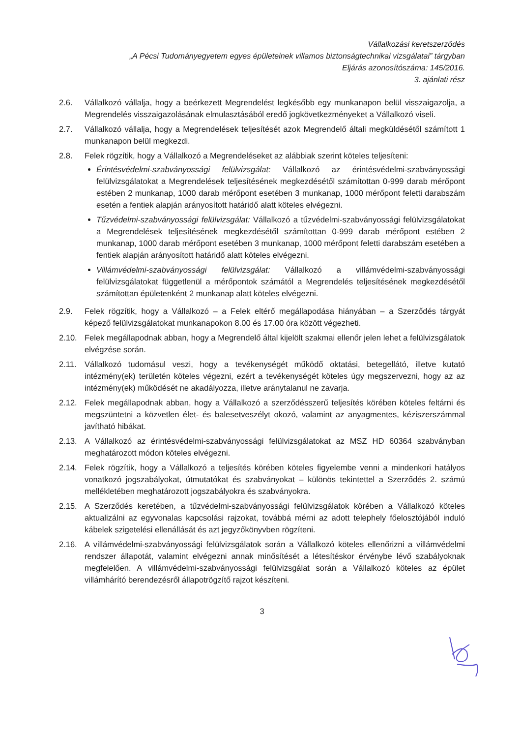Vállalkozási keretszerződés
„A Pécsi Tudományegyetem egyes épületeinek villamos biztonságtechnikai vizsgálatai” tárgyban
Eljárás azonosítószáma: 145/2016.
3. ajánlati rész
2.6. Vállalkozó vállalja, hogy a beérkezett Megrendelést legkésőbb egy munkanapon belül visszaigazolja, a Megrendelés visszaigazolásának elmulasztásából eredő jogkövetkezményeket a Vállalkozó viseli.
2.7. Vállalkozó vállalja, hogy a Megrendelések teljesítését azok Megrendelő általi megküldésétől számított 1 munkanapon belül megkezdi.
2.8. Felek rögzítik, hogy a Vállalkozó a Megrendeléseket az alábbiak szerint köteles teljesíteni:
Érintésvédelmi-szabványossági felülvizsgálat: Vállalkozó az érintésvédelmi-szabványossági felülvizsgálatokat a Megrendelések teljesítésének megkezdésétől számítottan 0-999 darab mérőpont estében 2 munkanap, 1000 darab mérőpont esetében 3 munkanap, 1000 mérőpont feletti darabszám esetén a fentiek alapján arányosított határidő alatt köteles elvégezni.
Tűzvédelmi-szabványossági felülvizsgálat: Vállalkozó a tűzvédelmi-szabványossági felülvizsgálatokat a Megrendelések teljesítésének megkezdésétől számítottan 0-999 darab mérőpont estében 2 munkanap, 1000 darab mérőpont esetében 3 munkanap, 1000 mérőpont feletti darabszám esetében a fentiek alapján arányosított határidő alatt köteles elvégezni.
Villámvédelmi-szabványossági felülvizsgálat: Vállalkozó a villámvédelmi-szabványossági felülvizsgálatokat függetlenül a mérőpontok számától a Megrendelés teljesítésének megkezdésétől számítottan épületenként 2 munkanap alatt köteles elvégezni.
2.9. Felek rögzítik, hogy a Vállalkozó – a Felek eltérő megállapodása hiányában – a Szerződés tárgyát képező felülvizsgálatokat munkanapokon 8.00 és 17.00 óra között végezheti.
2.10. Felek megállapodnak abban, hogy a Megrendelő által kijelölt szakmai ellenőr jelen lehet a felülvizsgálatok elvégzése során.
2.11. Vállalkozó tudomásul veszi, hogy a tevékenységét működő oktatási, betegellátó, illetve kutató intézmény(ek) területén köteles végezni, ezért a tevékenységét köteles úgy megszervezni, hogy az az intézmény(ek) működését ne akadályozza, illetve aránytalanul ne zavarja.
2.12. Felek megállapodnak abban, hogy a Vállalkozó a szerződésszerű teljesítés körében köteles feltárni és megszüntetni a közvetlen élet- és balesetveszélyt okozó, valamint az anyagmentes, kéziszerszámmal javítható hibákat.
2.13. A Vállalkozó az érintésvédelmi-szabványossági felülvizsgálatokat az MSZ HD 60364 szabványban meghatározott módon köteles elvégezni.
2.14. Felek rögzítik, hogy a Vállalkozó a teljesítés körében köteles figyelembe venni a mindenkori hatályos vonatkozó jogszabályokat, útmutatókat és szabványokat – különös tekintettel a Szerződés 2. számú mellékletében meghatározott jogszabályokra és szabványokra.
2.15. A Szerződés keretében, a tűzvédelmi-szabványossági felülvizsgálatok körében a Vállalkozó köteles aktualizálni az egyvonalas kapcsolási rajzokat, továbbá mérni az adott telephely főelosztójából induló kábelek szigetelési ellenállását és azt jegyzőkönyvben rögzíteni.
2.16. A villámvédelmi-szabványossági felülvizsgálatok során a Vállalkozó köteles ellenőrizni a villámvédelmi rendszer állapotát, valamint elvégezni annak minősítését a létesítéskor érvénybe lévő szabályoknak megfelelően. A villámvédelmi-szabványossági felülvizsgálat során a Vállalkozó köteles az épület villámhárító berendezésről állapotrögzítő rajzot készíteni.
3